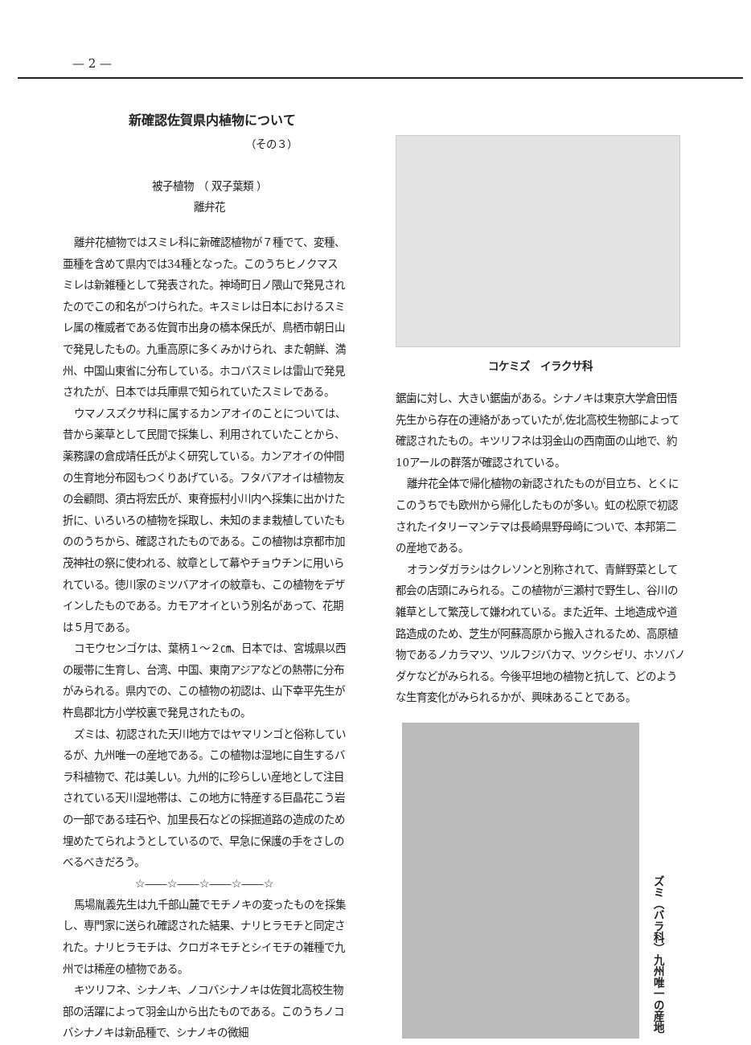— 2 —
新確認佐賀県内植物について
（その３）
被子植物 （ 双子葉類 ）
離弁花
離弁花植物ではスミレ科に新確認植物が７種でて、変種、亜種を含めて県内では34種となった。このうちヒノクマスミレは新雑種として発表された。神埼町日ノ隈山で発見されたのでこの和名がつけられた。キスミレは日本におけるスミレ属の権威者である佐賀市出身の橋本保氏が、鳥栖市朝日山で発見したもの。九重高原に多くみかけられ、また朝鮮、満州、中国山東省に分布している。ホコバスミレは雷山で発見されたが、日本では兵庫県で知られていたスミレである。
ウマノスズクサ科に属するカンアオイのことについては、昔から薬草として民間で採集し、利用されていたことから、薬務課の倉成靖任氏がよく研究している。カンアオイの仲間の生育地分布図もつくりあげている。フタバアオイは植物友の会顧問、須古将宏氏が、東脊振村小川内へ採集に出かけた折に、いろいろの植物を採取し、未知のまま栽植していたもののうちから、確認されたものである。この植物は京都市加茂神社の祭に使われる、紋章として幕やチョウチンに用いられている。徳川家のミツバアオイの紋章も、この植物をデザインしたものである。カモアオイという別名があって、花期は５月である。
コモウセンゴケは、葉柄１～２㎝、日本では、宮城県以西の暖帯に生育し、台湾、中国、東南アジアなどの熱帯に分布がみられる。県内での、この植物の初認は、山下幸平先生が杵島郡北方小学校裏で発見されたもの。
ズミは、初認された天川地方ではヤマリンゴと俗称しているが、九州唯一の産地である。この植物は湿地に自生するバラ科植物で、花は美しい。九州的に珍らしい産地として注目されている天川湿地帯は、この地方に特産する巨晶花こう岩の一部である珪石や、加里長石などの採掘道路の造成のため埋めたてられようとしているので、早急に保護の手をさしのべるべきだろう。
☆――☆――☆――☆――☆
馬場胤義先生は九千部山麓でモチノキの変ったものを採集し、専門家に送られ確認された結果、ナリヒラモチと同定された。ナリヒラモチは、クロガネモチとシイモチの雑種で九州では稀産の植物である。
キツリフネ、シナノキ、ノコバシナノキは佐賀北高校生物部の活躍によって羽金山から出たものである。このうちノコバシナノキは新品種で、シナノキの微細
コケミズ　イラクサ科
鋸歯に対し、大きい鋸歯がある。シナノキは東京大学倉田悟先生から存在の連絡があっていたが,佐北高校生物部によって確認されたもの。キツリフネは羽金山の西南面の山地で、約10アールの群落が確認されている。
離弁花全体で帰化植物の新認されたものが目立ち、とくにこのうちでも欧州から帰化したものが多い。虹の松原で初認されたイタリーマンテマは長崎県野母崎についで、本邦第二の産地である。
オランダガラシはクレソンと別称されて、青鮮野菜として都会の店頭にみられる。この植物が三瀬村で野生し、谷川の雑草として繁茂して嫌われている。また近年、土地造成や道路造成のため、芝生が阿蘇高原から搬入されるため、高原植物であるノカラマツ、ツルフジバカマ、ツクシゼリ、ホソバノダケなどがみられる。今後平坦地の植物と抗して、どのような生育変化がみられるかが、興味あることである。
ズミ（バラ科）九州唯一の産地